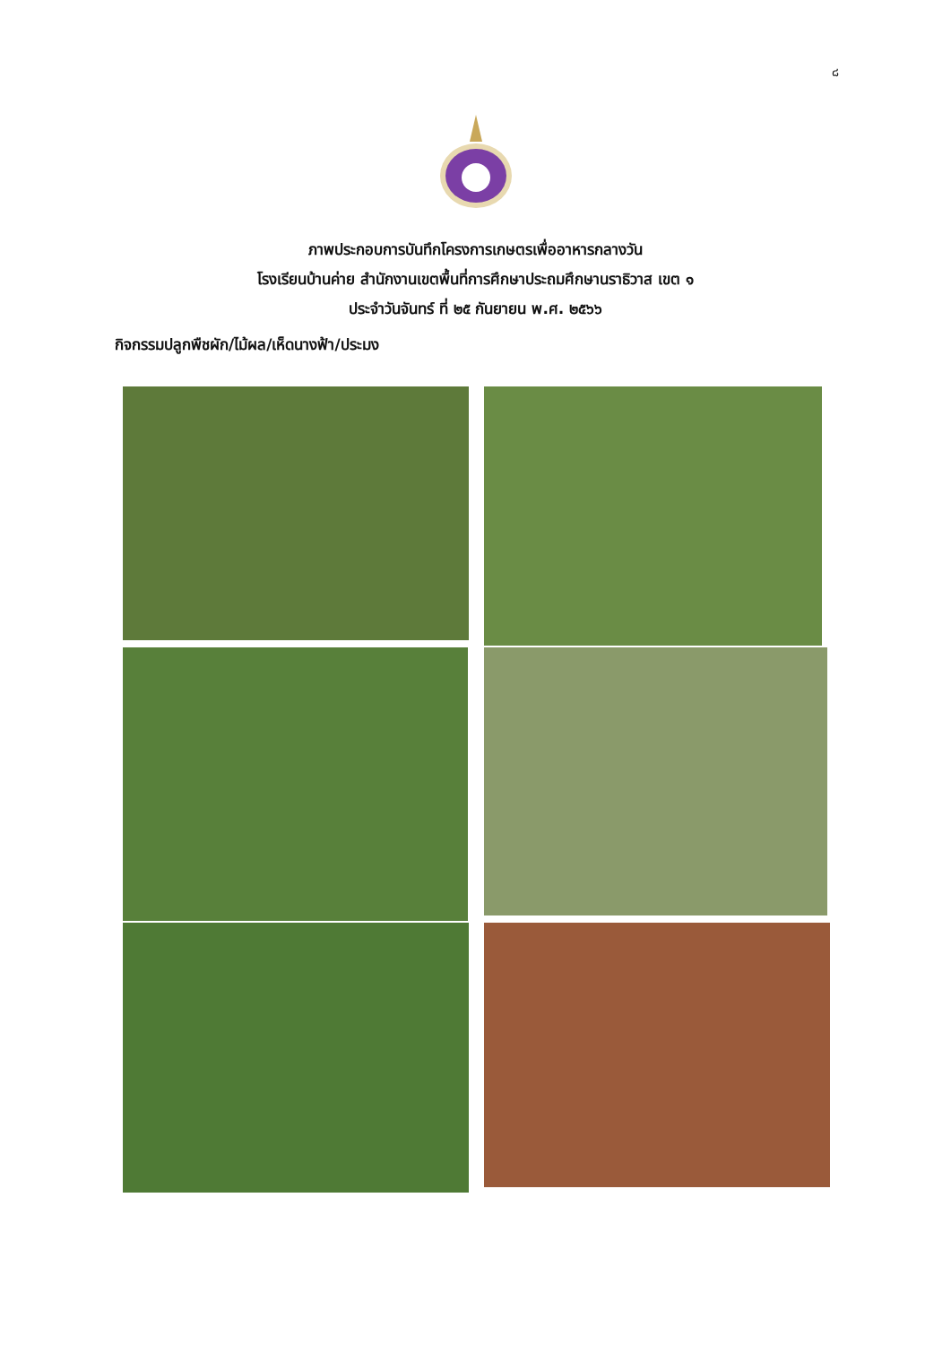๘
ภาพประกอบการบันทึกโครงการเกษตรเพื่ออาหารกลางวัน
โรงเรียนบ้านค่าย สำนักงานเขตพื้นที่การศึกษาประถมศึกษานราธิวาส เขต ๑
ประจำวันจันทร์ ที่ ๒๕ กันยายน พ.ศ. ๒๕๖๖
กิจกรรมปลูกพืชผัก/ไม้ผล/เห็ดนางฟ้า/ประมง